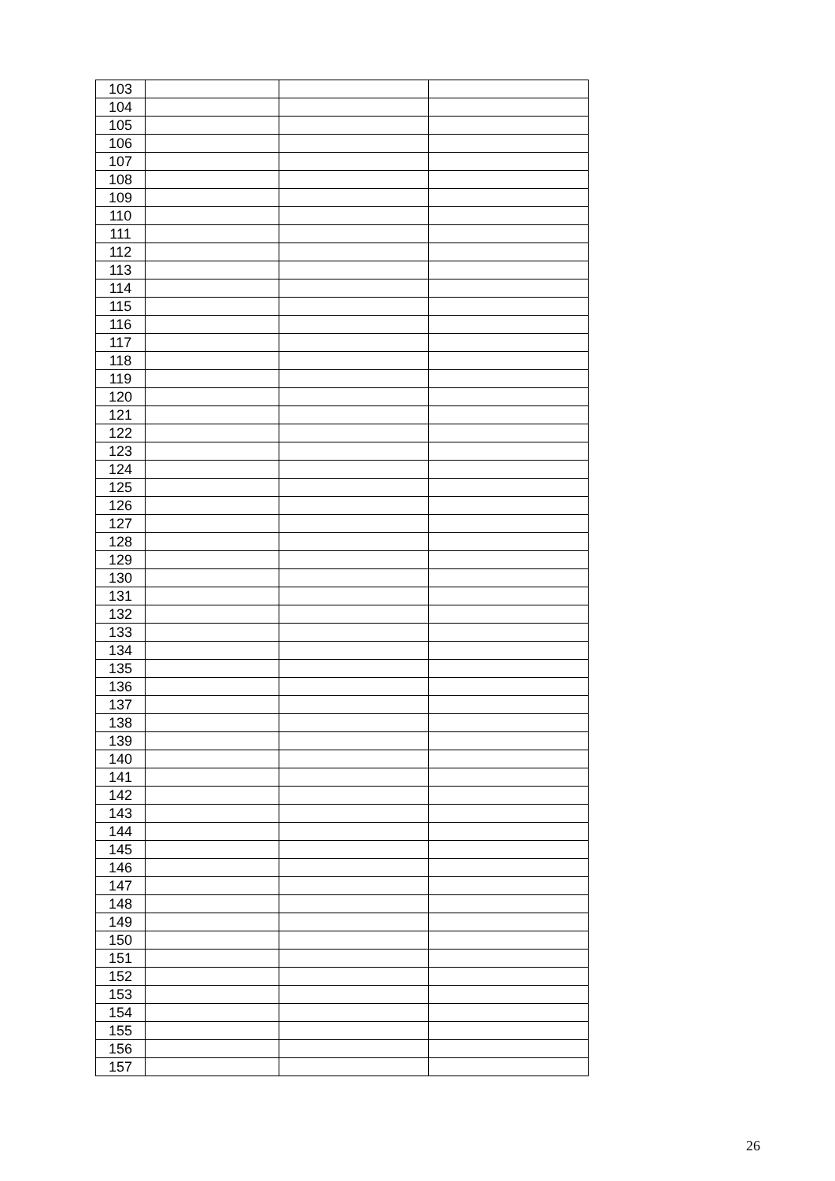| 103 | | | |
| 104 | | | |
| 105 | | | |
| 106 | | | |
| 107 | | | |
| 108 | | | |
| 109 | | | |
| 110 | | | |
| 111 | | | |
| 112 | | | |
| 113 | | | |
| 114 | | | |
| 115 | | | |
| 116 | | | |
| 117 | | | |
| 118 | | | |
| 119 | | | |
| 120 | | | |
| 121 | | | |
| 122 | | | |
| 123 | | | |
| 124 | | | |
| 125 | | | |
| 126 | | | |
| 127 | | | |
| 128 | | | |
| 129 | | | |
| 130 | | | |
| 131 | | | |
| 132 | | | |
| 133 | | | |
| 134 | | | |
| 135 | | | |
| 136 | | | |
| 137 | | | |
| 138 | | | |
| 139 | | | |
| 140 | | | |
| 141 | | | |
| 142 | | | |
| 143 | | | |
| 144 | | | |
| 145 | | | |
| 146 | | | |
| 147 | | | |
| 148 | | | |
| 149 | | | |
| 150 | | | |
| 151 | | | |
| 152 | | | |
| 153 | | | |
| 154 | | | |
| 155 | | | |
| 156 | | | |
| 157 | | | |
26